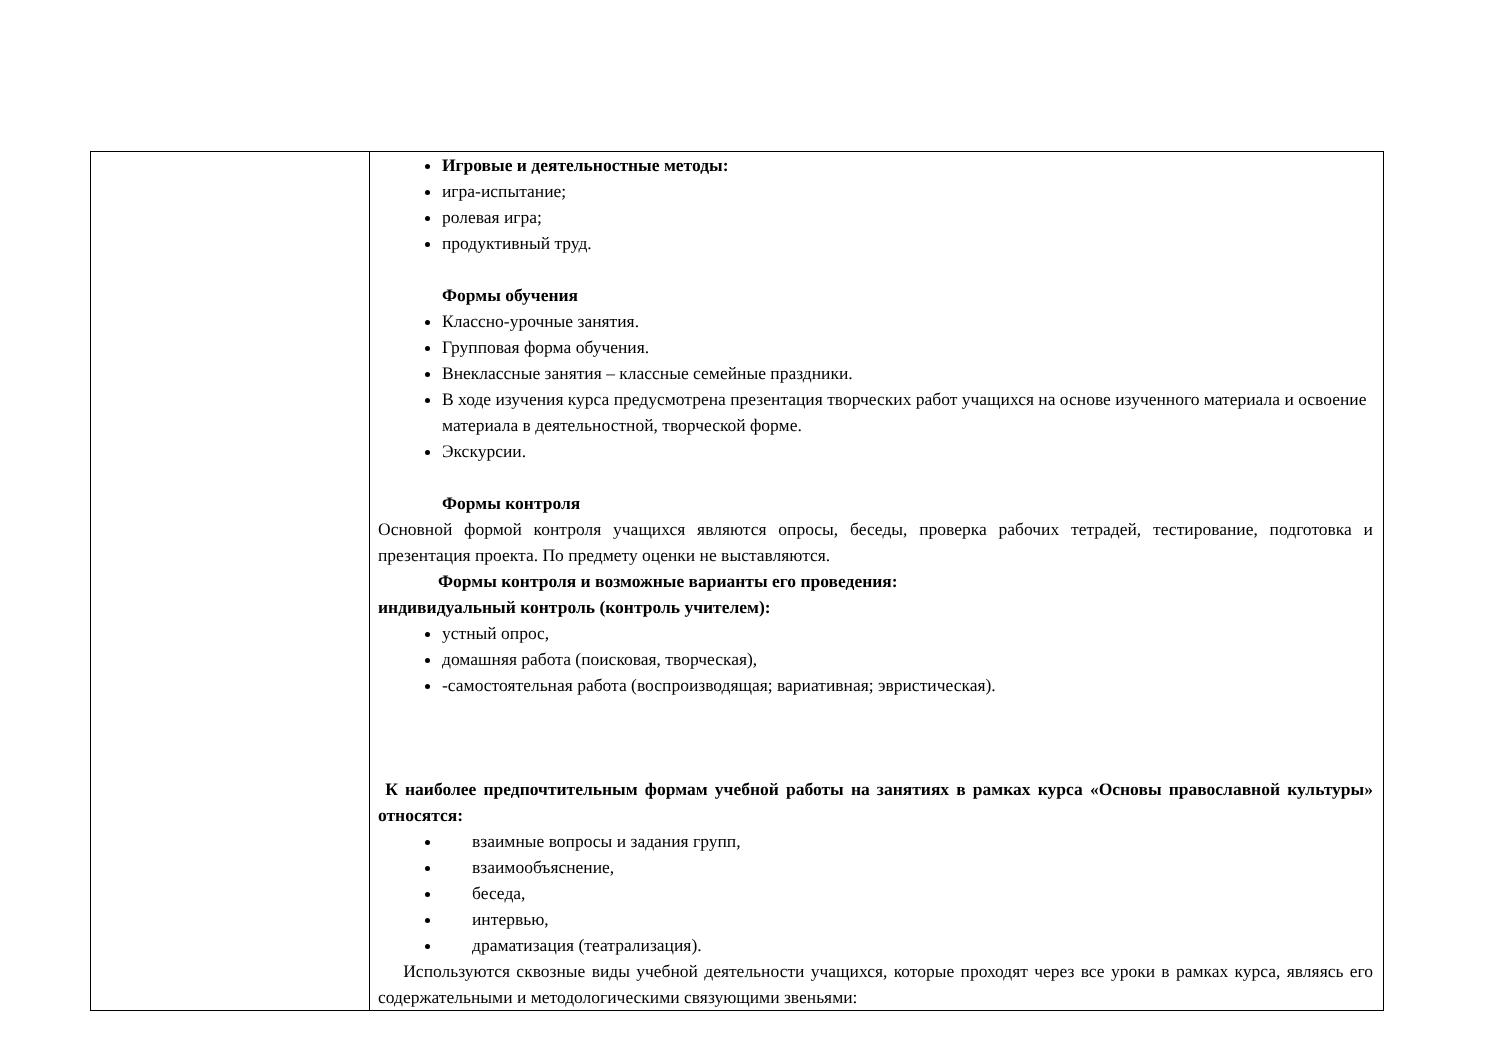| | Игровые и деятельностные методы: игра-испытание; ролевая игра; продуктивный труд. Формы обучения Классно-урочные занятия. Групповая форма обучения. Внеклассные занятия – классные семейные праздники. В ходе изучения курса предусмотрена презентация творческих работ учащихся на основе изученного материала и освоение материала в деятельностной, творческой форме. Экскурсии. Формы контроля Основной формой контроля учащихся являются опросы, беседы, проверка рабочих тетрадей, тестирование, подготовка и презентация проекта. По предмету оценки не выставляются. Формы контроля и возможные варианты его проведения: индивидуальный контроль (контроль учителем): устный опрос, домашняя работа (поисковая, творческая), -самостоятельная работа (воспроизводящая; вариативная; эвристическая). К наиболее предпочтительным формам учебной работы на занятиях в рамках курса «Основы православной культуры» относятся: взаимные вопросы и задания групп, взаимообъяснение, беседа, интервью, драматизация (театрализация). Используются сквозные виды учебной деятельности учащихся, которые проходят через все уроки в рамках курса, являясь его содержательными и методологическими связующими звеньями: |